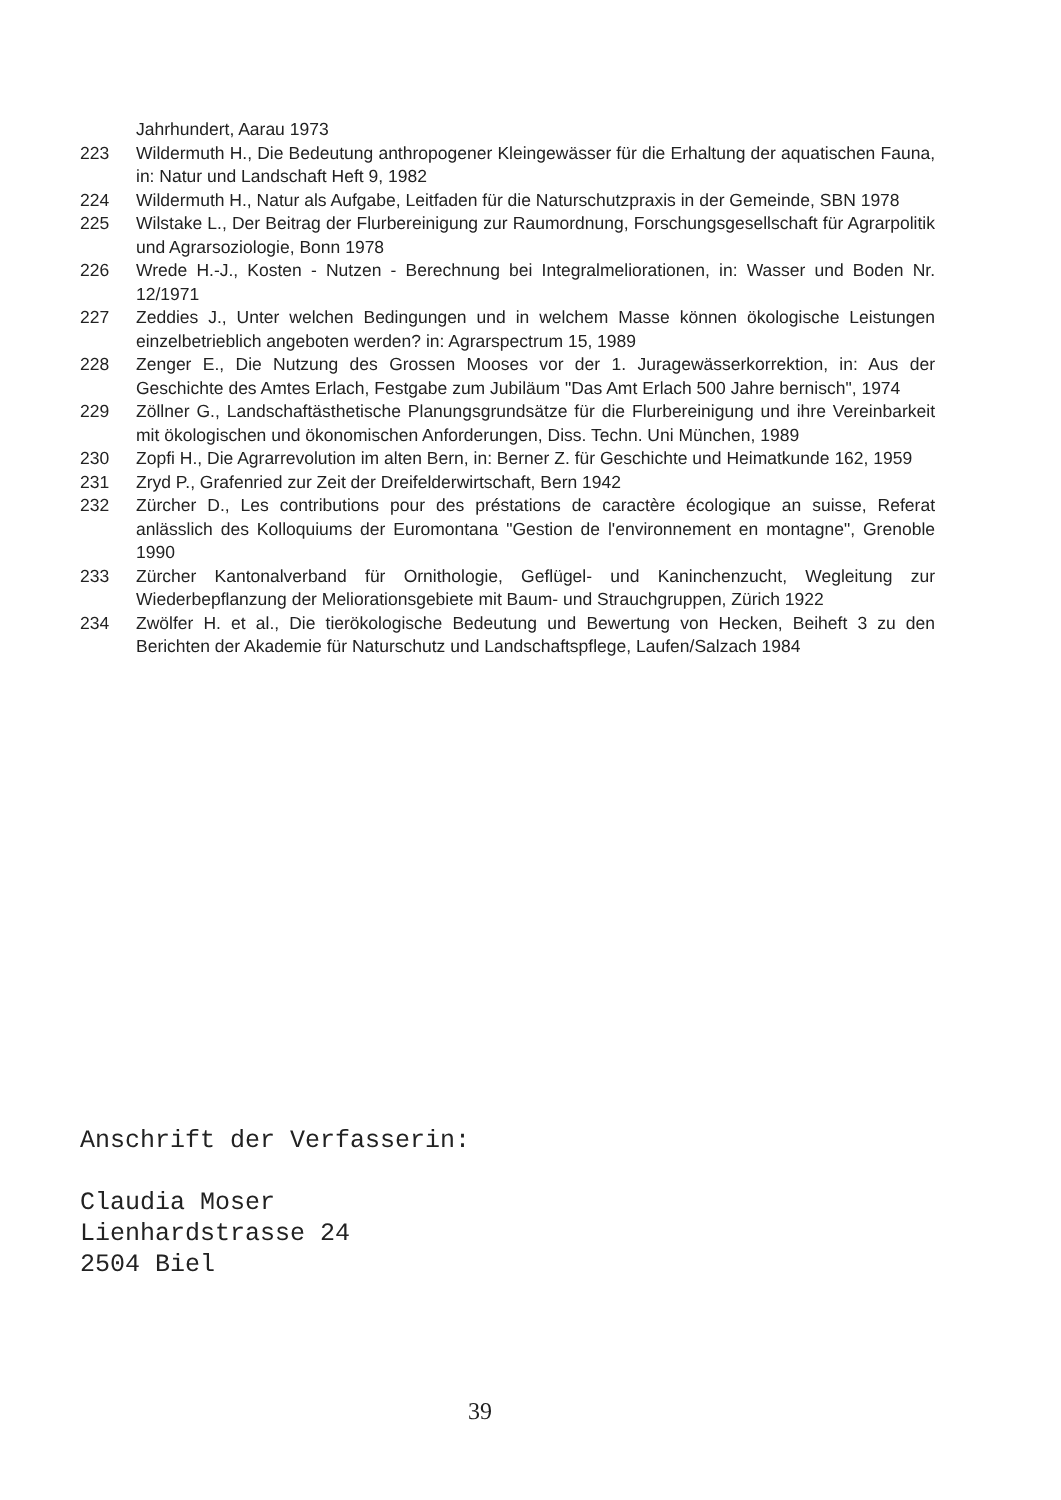Jahrhundert, Aarau 1973
223 Wildermuth H., Die Bedeutung anthropogener Kleingewässer für die Erhaltung der aquatischen Fauna, in: Natur und Landschaft Heft 9, 1982
224 Wildermuth H., Natur als Aufgabe, Leitfaden für die Naturschutzpraxis in der Gemeinde, SBN 1978
225 Wilstake L., Der Beitrag der Flurbereinigung zur Raumordnung, Forschungsgesellschaft für Agrarpolitik und Agrarsoziologie, Bonn 1978
226 Wrede H.-J., Kosten - Nutzen - Berechnung bei Integralmeliorationen, in: Wasser und Boden Nr. 12/1971
227 Zeddies J., Unter welchen Bedingungen und in welchem Masse können ökologische Leistungen einzelbetrieblich angeboten werden? in: Agrarspectrum 15, 1989
228 Zenger E., Die Nutzung des Grossen Mooses vor der 1. Juragewässerkorrektion, in: Aus der Geschichte des Amtes Erlach, Festgabe zum Jubiläum "Das Amt Erlach 500 Jahre bernisch", 1974
229 Zöllner G., Landschaftästhetische Planungsgrundsätze für die Flurbereinigung und ihre Vereinbarkeit mit ökologischen und ökonomischen Anforderungen, Diss. Techn. Uni München, 1989
230 Zopfi H., Die Agrarrevolution im alten Bern, in: Berner Z. für Geschichte und Heimatkunde 162, 1959
231 Zryd P., Grafenried zur Zeit der Dreifelderwirtschaft, Bern 1942
232 Zürcher D., Les contributions pour des préstations de caractère écologique an suisse, Referat anlässlich des Kolloquiums der Euromontana "Gestion de l'environnement en montagne", Grenoble 1990
233 Zürcher Kantonalverband für Ornithologie, Geflügel- und Kaninchenzucht, Wegleitung zur Wiederbepflanzung der Meliorationsgebiete mit Baum- und Strauchgruppen, Zürich 1922
234 Zwölfer H. et al., Die tierökologische Bedeutung und Bewertung von Hecken, Beiheft 3 zu den Berichten der Akademie für Naturschutz und Landschaftspflege, Laufen/Salzach 1984
Anschrift der Verfasserin:
Claudia Moser
Lienhardstrasse 24
2504 Biel
39